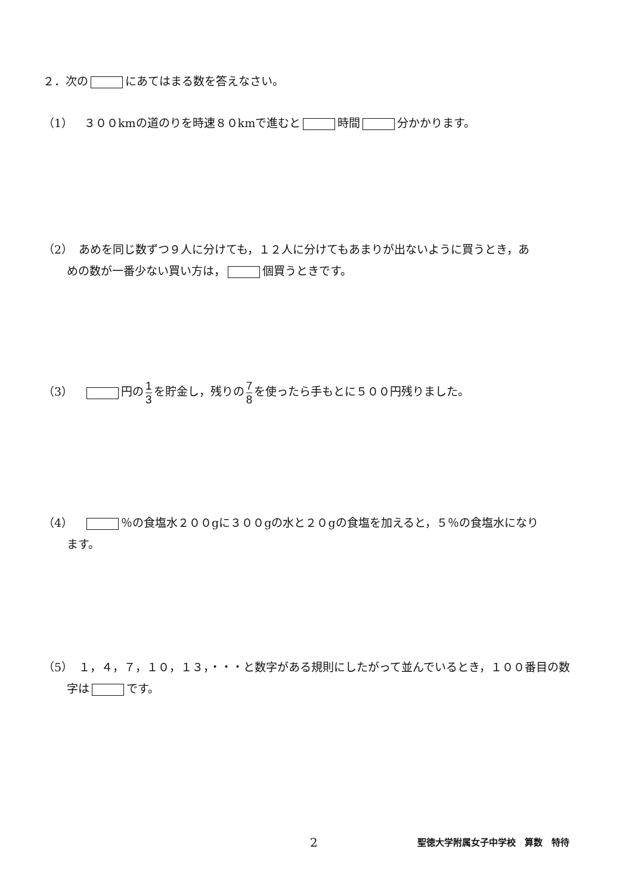２．次の にあてはまる数を答えなさい。
（1）　３００kmの道のりを時速８０kmで進むと 時間 分かかります。
（2）　あめを同じ数ずつ９人に分けても，１２人に分けてもあまりが出ないように買うとき，あ
めの数が一番少ない買い方は， 個買うときです。
（3）　 円の 1 3 を貯金し，残りの 7 8 を使ったら手もとに５００円残りました。
（4）　 ％の食塩水２００gに３００gの水と２０gの食塩を加えると，５％の食塩水になり
ます。
（5）　１，４，７，１０，１３，・・・と数字がある規則にしたがって並んでいるとき，１００番目の数
字は です。
2 聖徳大学附属女子中学校　算数　特待